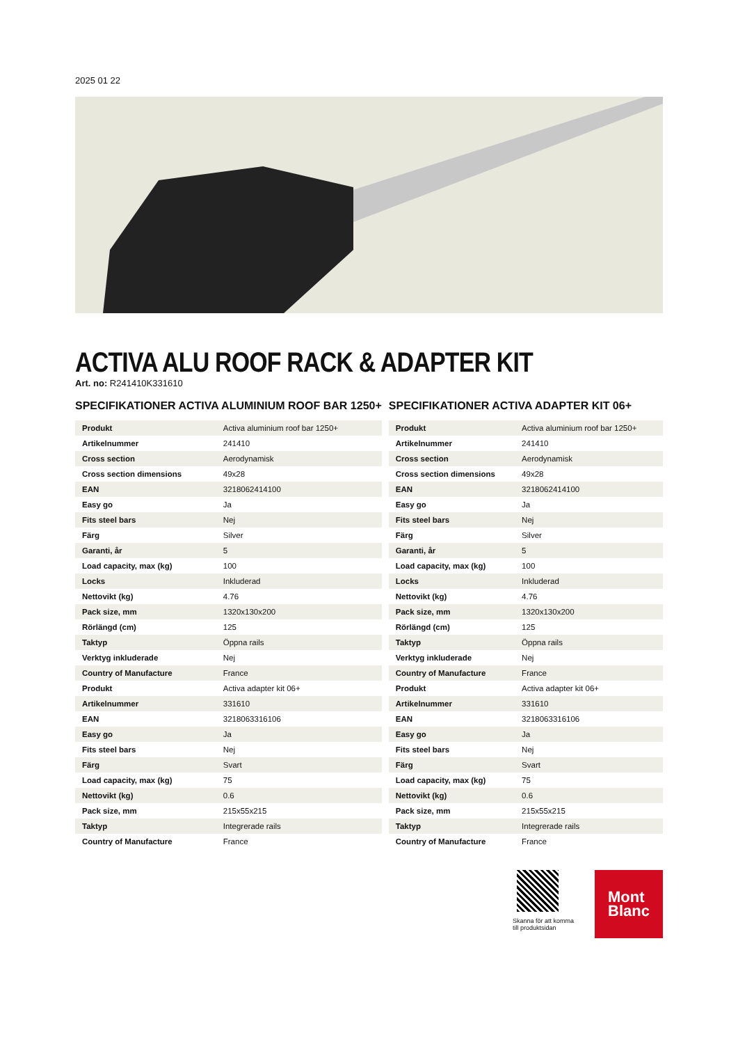2025 01 22
ACTIVA ALU ROOF RACK & ADAPTER KIT
Art. no: R241410K331610
SPECIFIKATIONER ACTIVA ALUMINIUM ROOF BAR 1250+
| Produkt | Activa aluminium roof bar 1250+ |
| Artikelnummer | 241410 |
| Cross section | Aerodynamisk |
| Cross section dimensions | 49x28 |
| EAN | 3218062414100 |
| Easy go | Ja |
| Fits steel bars | Nej |
| Färg | Silver |
| Garanti, år | 5 |
| Load capacity, max (kg) | 100 |
| Locks | Inkluderad |
| Nettovikt (kg) | 4.76 |
| Pack size, mm | 1320x130x200 |
| Rörlängd (cm) | 125 |
| Taktyp | Öppna rails |
| Verktyg inkluderade | Nej |
| Country of Manufacture | France |
| Produkt | Activa adapter kit 06+ |
| Artikelnummer | 331610 |
| EAN | 3218063316106 |
| Easy go | Ja |
| Fits steel bars | Nej |
| Färg | Svart |
| Load capacity, max (kg) | 75 |
| Nettovikt (kg) | 0.6 |
| Pack size, mm | 215x55x215 |
| Taktyp | Integrerade rails |
| Country of Manufacture | France |
SPECIFIKATIONER ACTIVA ADAPTER KIT 06+
| Produkt | Activa aluminium roof bar 1250+ |
| Artikelnummer | 241410 |
| Cross section | Aerodynamisk |
| Cross section dimensions | 49x28 |
| EAN | 3218062414100 |
| Easy go | Ja |
| Fits steel bars | Nej |
| Färg | Silver |
| Garanti, år | 5 |
| Load capacity, max (kg) | 100 |
| Locks | Inkluderad |
| Nettovikt (kg) | 4.76 |
| Pack size, mm | 1320x130x200 |
| Rörlängd (cm) | 125 |
| Taktyp | Öppna rails |
| Verktyg inkluderade | Nej |
| Country of Manufacture | France |
| Produkt | Activa adapter kit 06+ |
| Artikelnummer | 331610 |
| EAN | 3218063316106 |
| Easy go | Ja |
| Fits steel bars | Nej |
| Färg | Svart |
| Load capacity, max (kg) | 75 |
| Nettovikt (kg) | 0.6 |
| Pack size, mm | 215x55x215 |
| Taktyp | Integrerade rails |
| Country of Manufacture | France |
Skanna för att komma
till produktsidan
Mont
Blanc